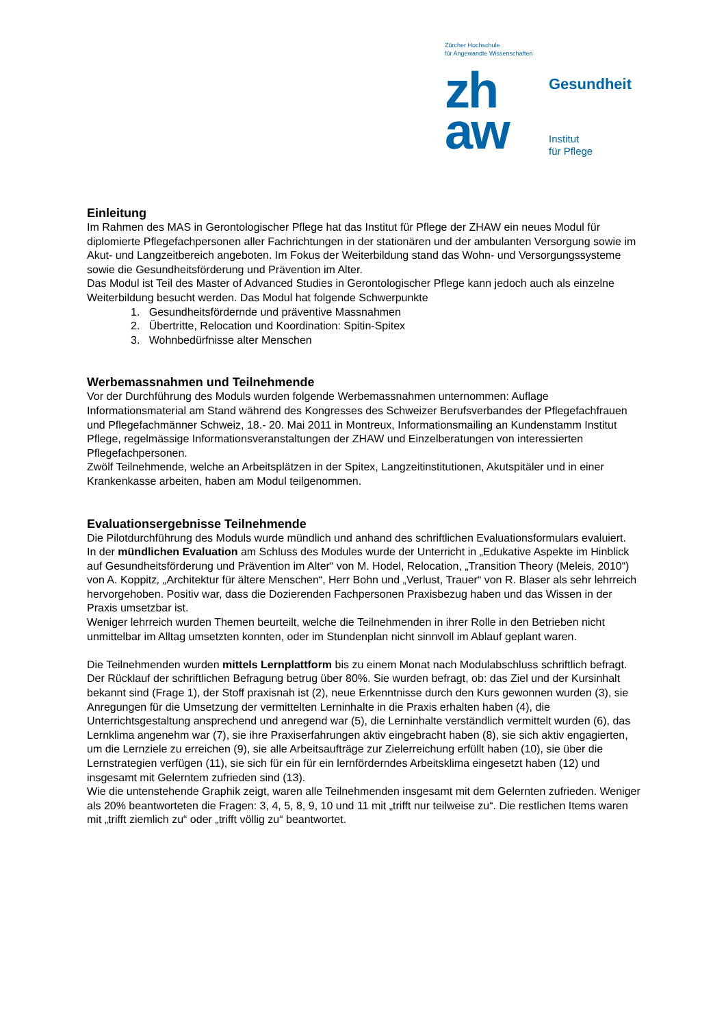Zürcher Hochschule
für Angewandte Wissenschaften
zh
aw
Gesundheit
Institut
für Pflege
Einleitung
Im Rahmen des MAS in Gerontologischer Pflege hat das Institut für Pflege der ZHAW ein neues Modul für diplomierte Pflegefachpersonen aller Fachrichtungen in der stationären und der ambulanten Versorgung sowie im Akut- und Langzeitbereich angeboten. Im Fokus der Weiterbildung stand das Wohn- und Versorgungssysteme sowie die Gesundheitsförderung und Prävention im Alter.
Das Modul ist Teil des Master of Advanced Studies in Gerontologischer Pflege kann jedoch auch als einzelne Weiterbildung besucht werden. Das Modul hat folgende Schwerpunkte
1. Gesundheitsfördernde und präventive Massnahmen
2. Übertritte, Relocation und Koordination: Spitin-Spitex
3. Wohnbedürfnisse alter Menschen
Werbemassnahmen und Teilnehmende
Vor der Durchführung des Moduls wurden folgende Werbemassnahmen unternommen: Auflage Informationsmaterial am Stand während des Kongresses des Schweizer Berufsverbandes der Pflegefachfrauen und Pflegefachmänner Schweiz, 18.- 20. Mai 2011 in Montreux, Informationsmailing an Kundenstamm Institut Pflege, regelmässige Informationsveranstaltungen der ZHAW und Einzelberatungen von interessierten Pflegefachpersonen.
Zwölf Teilnehmende, welche an Arbeitsplätzen in der Spitex, Langzeitinstitutionen, Akutspitäler und in einer Krankenkasse arbeiten, haben am Modul teilgenommen.
Evaluationsergebnisse Teilnehmende
Die Pilotdurchführung des Moduls wurde mündlich und anhand des schriftlichen Evaluationsformulars evaluiert.
In der mündlichen Evaluation am Schluss des Modules wurde der Unterricht in „Edukative Aspekte im Hinblick auf Gesundheitsförderung und Prävention im Alter“ von M. Hodel, Relocation, „Transition Theory (Meleis, 2010“) von A. Koppitz, „Architektur für ältere Menschen“, Herr Bohn und „Verlust, Trauer“ von R. Blaser als sehr lehrreich hervorgehoben. Positiv war, dass die Dozierenden Fachpersonen Praxisbezug haben und das Wissen in der Praxis umsetzbar ist.
Weniger lehrreich wurden Themen beurteilt, welche die Teilnehmenden in ihrer Rolle in den Betrieben nicht unmittelbar im Alltag umsetzten konnten, oder im Stundenplan nicht sinnvoll im Ablauf geplant waren.
Die Teilnehmenden wurden mittels Lernplattform bis zu einem Monat nach Modulabschluss schriftlich befragt. Der Rücklauf der schriftlichen Befragung betrug über 80%. Sie wurden befragt, ob: das Ziel und der Kursinhalt bekannt sind (Frage 1), der Stoff praxisnah ist (2), neue Erkenntnisse durch den Kurs gewonnen wurden (3), sie Anregungen für die Umsetzung der vermittelten Lerninhalte in die Praxis erhalten haben (4), die Unterrichtsgestaltung ansprechend und anregend war (5), die Lerninhalte verständlich vermittelt wurden (6), das Lernklima angenehm war (7), sie ihre Praxiserfahrungen aktiv eingebracht haben (8), sie sich aktiv engagierten, um die Lernziele zu erreichen (9), sie alle Arbeitsaufträge zur Zielerreichung erfüllt haben (10), sie über die Lernstrategien verfügen (11), sie sich für ein für ein lernförderndes Arbeitsklima eingesetzt haben (12) und insgesamt mit Gelerntem zufrieden sind (13).
Wie die untenstehende Graphik zeigt, waren alle Teilnehmenden insgesamt mit dem Gelernten zufrieden. Weniger als 20% beantworteten die Fragen: 3, 4, 5, 8, 9, 10 und 11 mit „trifft nur teilweise zu“. Die restlichen Items waren mit „trifft ziemlich zu“ oder „trifft völlig zu“ beantwortet.